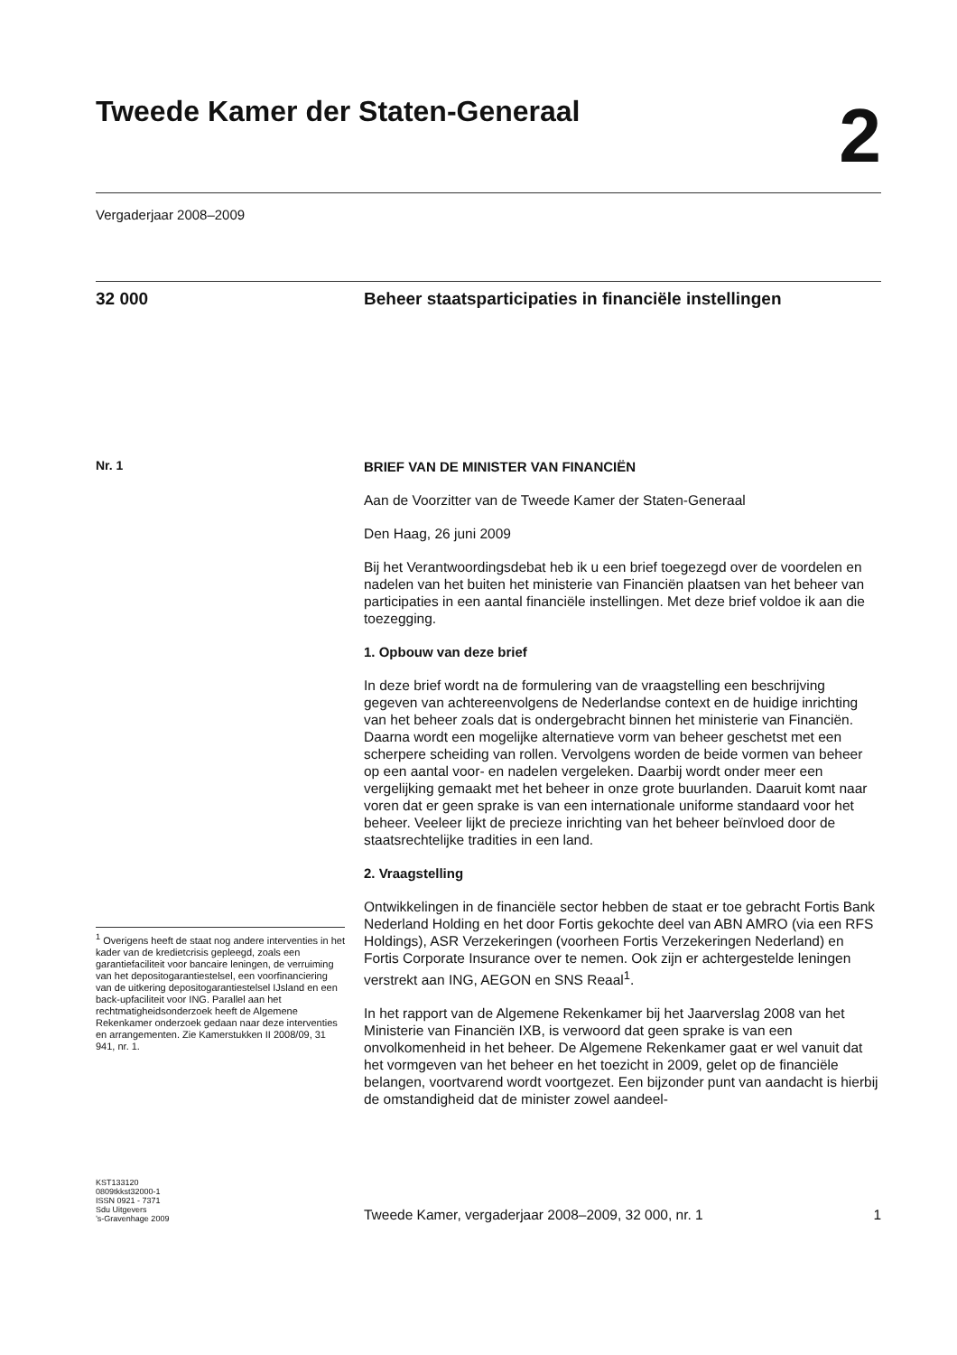Tweede Kamer der Staten-Generaal
2
Vergaderjaar 2008–2009
32 000
Beheer staatsparticipaties in financiële instellingen
Nr. 1
<sup>1</sup> Overigens heeft de staat nog andere interventies in het kader van de kredietcrisis gepleegd, zoals een garantiefaciliteit voor bancaire leningen, de verruiming van het depositogarantiestelsel, een voorfinanciering van de uitkering depositogarantiestelsel IJsland en een back-upfaciliteit voor ING. Parallel aan het rechtmatigheidsonderzoek heeft de Algemene Rekenkamer onderzoek gedaan naar deze interventies en arrangementen. Zie Kamerstukken II 2008/09, 31 941, nr. 1.
BRIEF VAN DE MINISTER VAN FINANCIËN
Aan de Voorzitter van de Tweede Kamer der Staten-Generaal
Den Haag, 26 juni 2009
Bij het Verantwoordingsdebat heb ik u een brief toegezegd over de voordelen en nadelen van het buiten het ministerie van Financiën plaatsen van het beheer van participaties in een aantal financiële instellingen. Met deze brief voldoe ik aan die toezegging.
1. Opbouw van deze brief
In deze brief wordt na de formulering van de vraagstelling een beschrijving gegeven van achtereenvolgens de Nederlandse context en de huidige inrichting van het beheer zoals dat is ondergebracht binnen het ministerie van Financiën. Daarna wordt een mogelijke alternatieve vorm van beheer geschetst met een scherpere scheiding van rollen. Vervolgens worden de beide vormen van beheer op een aantal voor- en nadelen vergeleken. Daarbij wordt onder meer een vergelijking gemaakt met het beheer in onze grote buurlanden. Daaruit komt naar voren dat er geen sprake is van een internationale uniforme standaard voor het beheer. Veeleer lijkt de precieze inrichting van het beheer beïnvloed door de staatsrechtelijke tradities in een land.
2. Vraagstelling
Ontwikkelingen in de financiële sector hebben de staat er toe gebracht Fortis Bank Nederland Holding en het door Fortis gekochte deel van ABN AMRO (via een RFS Holdings), ASR Verzekeringen (voorheen Fortis Verzekeringen Nederland) en Fortis Corporate Insurance over te nemen. Ook zijn er achtergestelde leningen verstrekt aan ING, AEGON en SNS Reaal<sup>1</sup>.
In het rapport van de Algemene Rekenkamer bij het Jaarverslag 2008 van het Ministerie van Financiën IXB, is verwoord dat geen sprake is van een onvolkomenheid in het beheer. De Algemene Rekenkamer gaat er wel vanuit dat het vormgeven van het beheer en het toezicht in 2009, gelet op de financiële belangen, voortvarend wordt voortgezet. Een bijzonder punt van aandacht is hierbij de omstandigheid dat de minister zowel aandeel-
KST133120
0809tkkst32000-1
ISSN 0921 - 7371
Sdu Uitgevers
’s-Gravenhage 2009
Tweede Kamer, vergaderjaar 2008–2009, 32 000, nr. 1 1